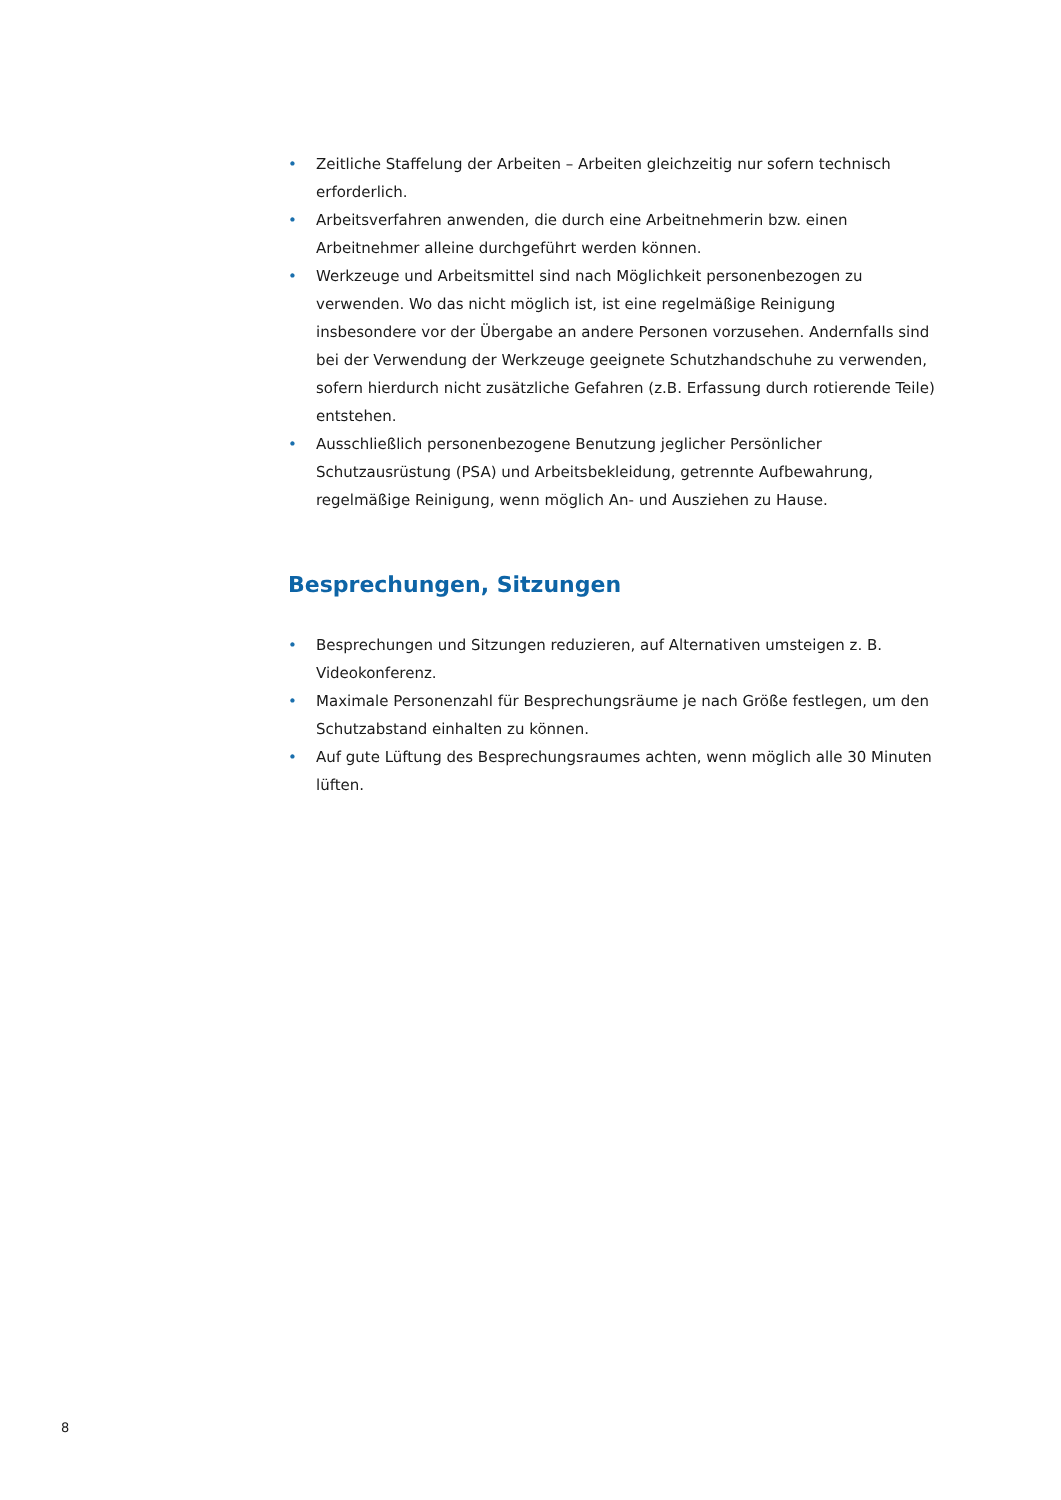• Zeitliche Staffelung der Arbeiten – Arbeiten gleichzeitig nur sofern technisch erforderlich.
• Arbeitsverfahren anwenden, die durch eine Arbeitnehmerin bzw. einen Arbeitnehmer alleine durchgeführt werden können.
• Werkzeuge und Arbeitsmittel sind nach Möglichkeit personenbezogen zu verwenden. Wo das nicht möglich ist, ist eine regelmäßige Reinigung insbesondere vor der Übergabe an andere Personen vorzusehen. Andernfalls sind bei der Verwendung der Werkzeuge geeignete Schutzhandschuhe zu verwenden, sofern hierdurch nicht zusätzliche Gefahren (z.B. Erfassung durch rotierende Teile) entstehen.
• Ausschließlich personenbezogene Benutzung jeglicher Persönlicher Schutzausrüstung (PSA) und Arbeitsbekleidung, getrennte Aufbewahrung, regelmäßige Reinigung, wenn möglich An- und Ausziehen zu Hause.
Besprechungen, Sitzungen
• Besprechungen und Sitzungen reduzieren, auf Alternativen umsteigen z. B. Videokonferenz.
• Maximale Personenzahl für Besprechungsräume je nach Größe festlegen, um den Schutzabstand einhalten zu können.
• Auf gute Lüftung des Besprechungsraumes achten, wenn möglich alle 30 Minuten lüften.
8